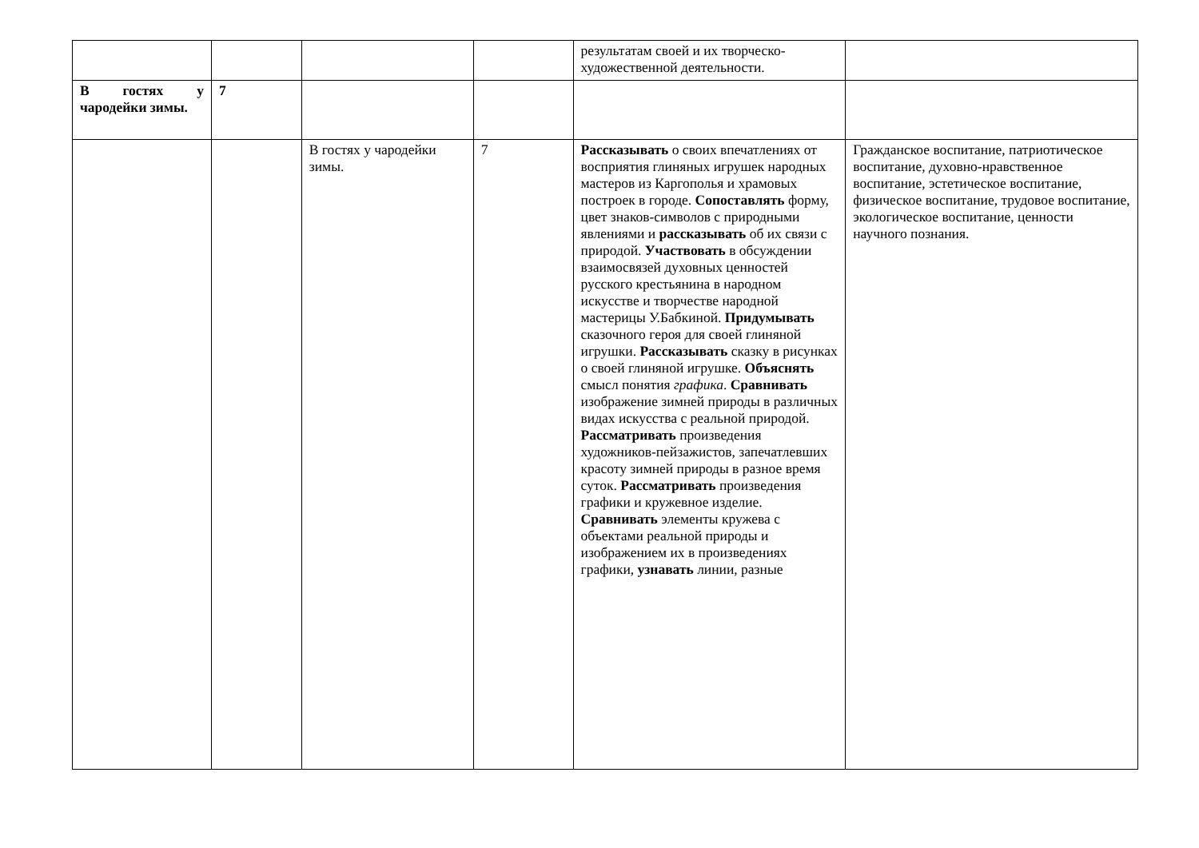| | | | | результатам своей и их творческо-художественной деятельности. | |
| В гостях у чародейки зимы. | 7 | | | | |
| | | В гостях у чародейки зимы. | 7 | Рассказывать о своих впечатлениях от восприятия глиняных игрушек народных мастеров из Каргополья и храмовых построек в городе. Сопоставлять форму, цвет знаков-символов с природными явлениями и рассказывать об их связи с природой. Участвовать в обсуждении взаимосвязей духовных ценностей русского крестьянина в народном искусстве и творчестве народной мастерицы У.Бабкиной. Придумывать сказочного героя для своей глиняной игрушки. Рассказывать сказку в рисунках о своей глиняной игрушке. Объяснять смысл понятия графика . Сравнивать изображение зимней природы в различных видах искусства с реальной природой. Рассматривать произведения художников-пейзажистов, запечатлевших красоту зимней природы в разное время суток. Рассматривать произведения графики и кружевное изделие. Сравнивать элементы кружева с объектами реальной природы и изображением их в произведениях графики, узнавать линии, разные | Гражданское воспитание, патриотическое воспитание, духовно-нравственное воспитание, эстетическое воспитание, физическое воспитание, трудовое воспитание, экологическое воспитание, ценности научного познания. |